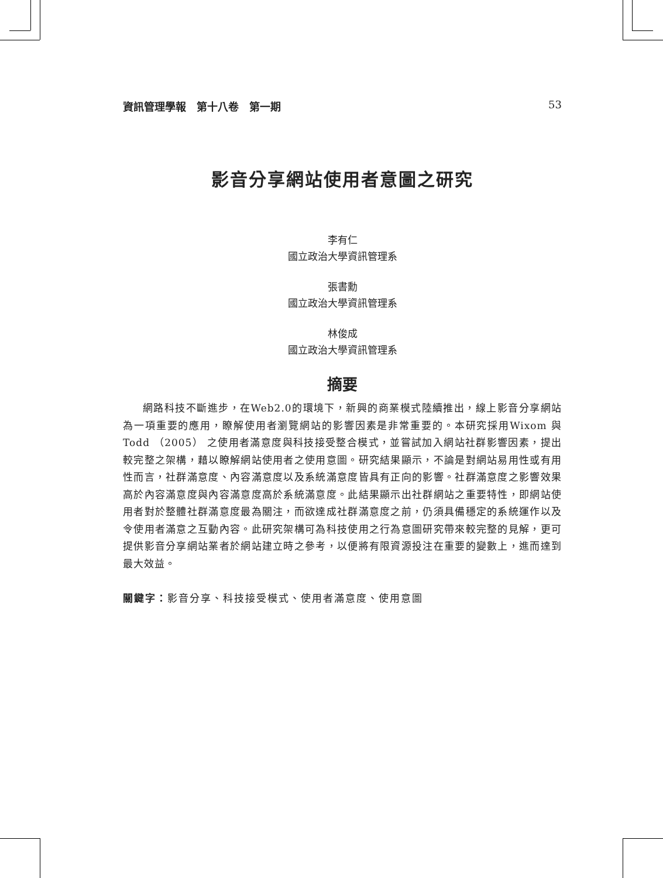資訊管理學報　第十八卷　第一期 53
影音分享網站使用者意圖之研究
李有仁
國立政治大學資訊管理系
張書勳
國立政治大學資訊管理系
林俊成
國立政治大學資訊管理系
摘要
網路科技不斷進步，在Web2.0的環境下，新興的商業模式陸續推出，線上影音分享網站為一項重要的應用，瞭解使用者瀏覽網站的影響因素是非常重要的。本研究採用Wixom 與Todd （2005） 之使用者滿意度與科技接受整合模式，並嘗試加入網站社群影響因素，提出較完整之架構，藉以瞭解網站使用者之使用意圖。研究結果顯示，不論是對網站易用性或有用性而言，社群滿意度、內容滿意度以及系統滿意度皆具有正向的影響。社群滿意度之影響效果高於內容滿意度與內容滿意度高於系統滿意度。此結果顯示出社群網站之重要特性，即網站使用者對於整體社群滿意度最為關注，而欲達成社群滿意度之前，仍須具備穩定的系統運作以及令使用者滿意之互動內容。此研究架構可為科技使用之行為意圖研究帶來較完整的見解，更可提供影音分享網站業者於網站建立時之參考，以便將有限資源投注在重要的變數上，進而達到最大效益。
關鍵字：影音分享、科技接受模式、使用者滿意度、使用意圖